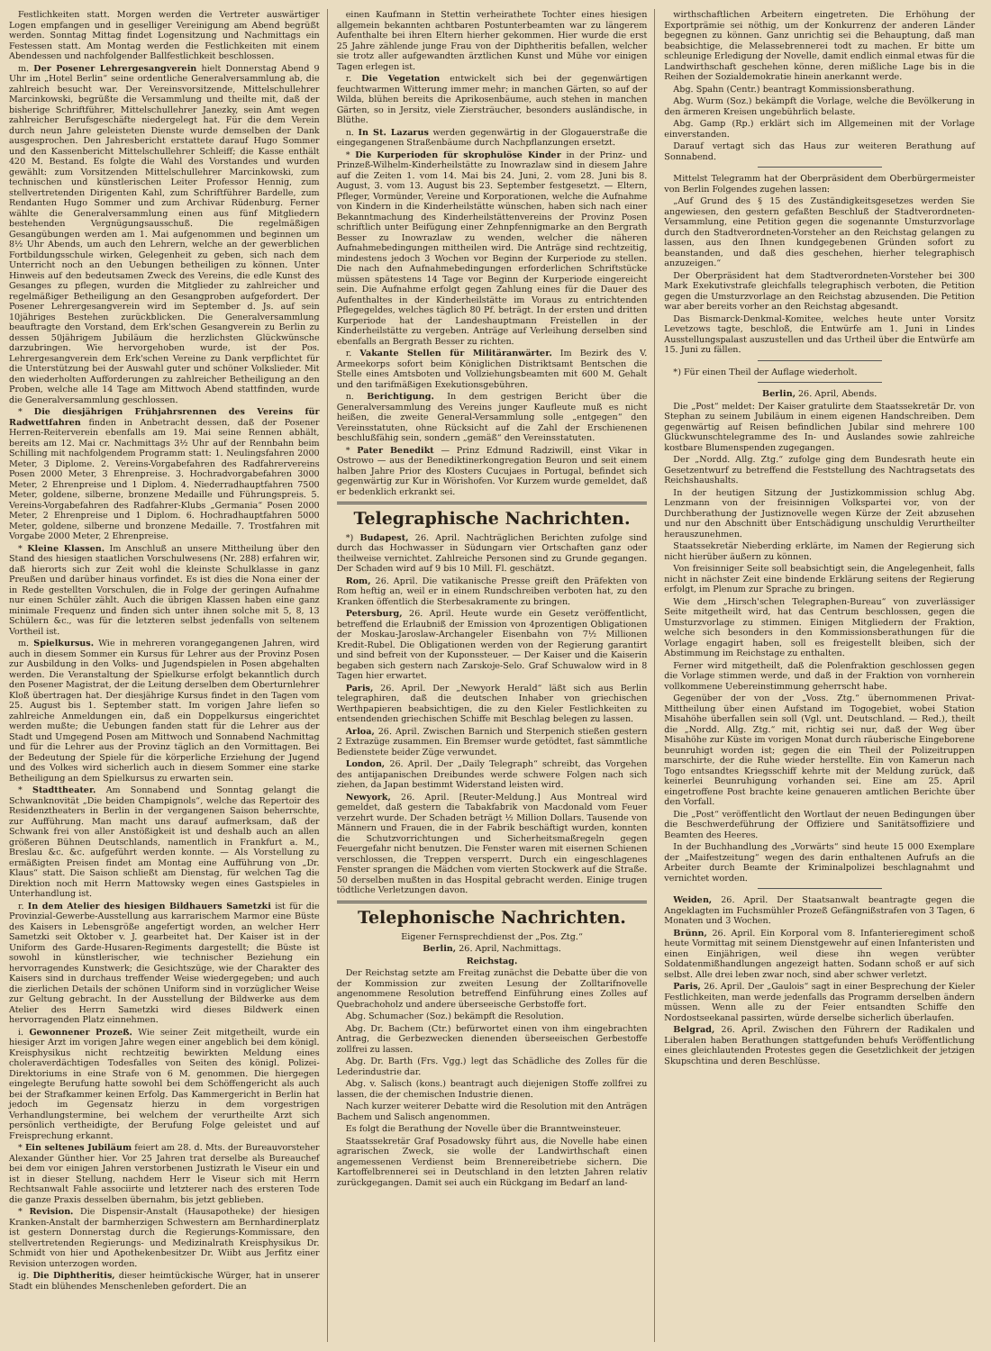Festlichkeiten statt. Morgen werden die Vertreter auswärtiger Logen empfangen und in geselliger Vereinigung am Abend begrüßt werden. Sonntag Mittag findet Logensitzung und Nachmittags ein Festessen statt. Am Montag werden die Festlichkeiten mit einem Abendessen und nachfolgender Ballfestlichkeit beschlossen.
m. Der Posener Lehrergesangverein hielt Donnerstag Abend 9 Uhr im „Hotel Berlin“ seine ordentliche Generalversammlung ab, die zahlreich besucht war. Der Vereinsvorsitzende, Mittelschullehrer Marcinkowski, begrüßte die Versammlung und theilte mit, daß der bisherige Schriftführer, Mittelschullehrer Janezky, sein Amt wegen zahlreicher Berufsgeschäfte niedergelegt hat. Für die dem Verein durch neun Jahre geleisteten Dienste wurde demselben der Dank ausgesprochen. Den Jahresbericht erstattete darauf Hugo Sommer und den Kassenbericht Mittelschullehrer Schleiff; die Kasse enthält 420 M. Bestand. Es folgte die Wahl des Vorstandes und wurden gewählt: zum Vorsitzenden Mittelschullehrer Marcinkowski, zum technischen und künstlerischen Leiter Professor Hennig, zum stellvertretenden Dirigenten Kahl, zum Schriftführer Bardelle, zum Rendanten Hugo Sommer und zum Archivar Rüdenburg. Ferner wählte die Generalversammlung einen aus fünf Mitgliedern bestehenden Vergnügungsausschuß. Die regelmäßigen Gesangübungen werden am 1. Mai aufgenommen und beginnen um 8½ Uhr Abends, um auch den Lehrern, welche an der gewerblichen Fortbildungsschule wirken, Gelegenheit zu geben, sich nach dem Unterricht noch an den Uebungen betheiligen zu können. Unter Hinweis auf den bedeutsamen Zweck des Vereins, die edle Kunst des Gesanges zu pflegen, wurden die Mitglieder zu zahlreicher und regelmäßiger Betheiligung an den Gesangproben aufgefordert. Der Posener Lehrergesangverein wird im September d. Js. auf sein 10jähriges Bestehen zurückblicken. Die Generalversammlung beauftragte den Vorstand, dem Erk'schen Gesangverein zu Berlin zu dessen 50jährigem Jubiläum die herzlichsten Glückwünsche darzubringen. Wie hervorgehoben wurde, ist der Pos. Lehrergesangverein dem Erk'schen Vereine zu Dank verpflichtet für die Unterstützung bei der Auswahl guter und schöner Volkslieder. Mit den wiederholten Aufforderungen zu zahlreicher Betheiligung an den Proben, welche alle 14 Tage am Mittwoch Abend stattfinden, wurde die Generalversammlung geschlossen.
* Die diesjährigen Frühjahrsrennen des Vereins für Radwettfahren finden in Anbetracht dessen, daß der Posener Herren-Reiterverein ebenfalls am 19. Mai seine Rennen abhält, bereits am 12. Mai cr. Nachmittags 3½ Uhr auf der Rennbahn beim Schilling mit nachfolgendem Programm statt: 1. Neulingsfahren 2000 Meter, 3 Diplome. 2. Vereins-Vorgabefahren des Radfahrervereins Posen 2000 Meter, 3 Ehrenpreise. 3. Hochradvorgabefahren 3000 Meter, 2 Ehrenpreise und 1 Diplom. 4. Niederradhauptfahren 7500 Meter, goldene, silberne, bronzene Medaille und Führungspreis. 5. Vereins-Vorgabefahren des Radfahrer-Klubs „Germania“ Posen 2000 Meter, 2 Ehrenpreise und 1 Diplom. 6. Hochradhauptfahren 5000 Meter, goldene, silberne und bronzene Medaille. 7. Trostfahren mit Vorgabe 2000 Meter, 2 Ehrenpreise.
* Kleine Klassen. Im Anschluß an unsere Mittheilung über den Stand des hiesigen staatlichen Vorschulwesens (Nr. 288) erfahren wir, daß hierorts sich zur Zeit wohl die kleinste Schulklasse in ganz Preußen und darüber hinaus vorfindet. Es ist dies die Nona einer der in Rede gestellten Vorschulen, die in Folge der geringen Aufnahme nur einen Schüler zählt. Auch die übrigen Klassen haben eine ganz minimale Frequenz und finden sich unter ihnen solche mit 5, 8, 13 Schülern &c., was für die letzteren selbst jedenfalls von seltenem Vortheil ist.
m. Spielkursus. Wie in mehreren vorangegangenen Jahren, wird auch in diesem Sommer ein Kursus für Lehrer aus der Provinz Posen zur Ausbildung in den Volks- und Jugendspielen in Posen abgehalten werden. Die Veranstaltung der Spielkurse erfolgt bekanntlich durch den Posener Magistrat, der die Leitung derselben dem Oberturnlehrer Kloß übertragen hat. Der diesjährige Kursus findet in den Tagen vom 25. August bis 1. September statt. Im vorigen Jahre liefen so zahlreiche Anmeldungen ein, daß ein Doppelkursus eingerichtet werden mußte; die Uebungen fanden statt für die Lehrer aus der Stadt und Umgegend Posen am Mittwoch und Sonnabend Nachmittag und für die Lehrer aus der Provinz täglich an den Vormittagen. Bei der Bedeutung der Spiele für die körperliche Erziehung der Jugend und des Volkes wird sicherlich auch in diesem Sommer eine starke Betheiligung an dem Spielkursus zu erwarten sein.
* Stadttheater. Am Sonnabend und Sonntag gelangt die Schwanknovität „Die beiden Champignols“, welche das Repertoir des Residenztheaters in Berlin in der vergangenen Saison beherrschte, zur Aufführung. Man macht uns darauf aufmerksam, daß der Schwank frei von aller Anstößigkeit ist und deshalb auch an allen größeren Bühnen Deutschlands, namentlich in Frankfurt a. M., Breslau &c. &c. aufgeführt werden konnte. — Als Vorstellung zu ermäßigten Preisen findet am Montag eine Aufführung von „Dr. Klaus“ statt. Die Saison schließt am Dienstag, für welchen Tag die Direktion noch mit Herrn Mattowsky wegen eines Gastspieles in Unterhandlung ist.
r. In dem Atelier des hiesigen Bildhauers Sametzki ist für die Provinzial-Gewerbe-Ausstellung aus karrarischem Marmor eine Büste des Kaisers in Lebensgröße angefertigt worden, an welcher Herr Sametzki seit Oktober v. J. gearbeitet hat. Der Kaiser ist in der Uniform des Garde-Husaren-Regiments dargestellt; die Büste ist sowohl in künstlerischer, wie technischer Beziehung ein hervorragendes Kunstwerk; die Gesichtszüge, wie der Charakter des Kaisers sind in durchaus treffender Weise wiedergegeben; und auch die zierlichen Details der schönen Uniform sind in vorzüglicher Weise zur Geltung gebracht. In der Ausstellung der Bildwerke aus dem Atelier des Herrn Sametzki wird dieses Bildwerk einen hervorragenden Platz einnehmen.
i. Gewonnener Prozeß. Wie seiner Zeit mitgetheilt, wurde ein hiesiger Arzt im vorigen Jahre wegen einer angeblich bei dem königl. Kreisphysikus nicht rechtzeitig bewirkten Meldung eines choleraverdächtigen Todesfalles von Seiten des königl. Polizei-Direktoriums in eine Strafe von 6 M. genommen. Die hiergegen eingelegte Berufung hatte sowohl bei dem Schöffengericht als auch bei der Strafkammer keinen Erfolg. Das Kammergericht in Berlin hat jedoch im Gegensatz hierzu in dem vorgestrigen Verhandlungstermine, bei welchem der verurtheilte Arzt sich persönlich vertheidigte, der Berufung Folge geleistet und auf Freisprechung erkannt.
* Ein seltenes Jubiläum feiert am 28. d. Mts. der Bureauvorsteher Alexander Günther hier. Vor 25 Jahren trat derselbe als Bureauchef bei dem vor einigen Jahren verstorbenen Justizrath le Viseur ein und ist in dieser Stellung, nachdem Herr le Viseur sich mit Herrn Rechtsanwalt Fahle associirte und letzterer nach des ersteren Tode die ganze Praxis desselben übernahm, bis jetzt geblieben.
* Revision. Die Dispensir-Anstalt (Hausapotheke) der hiesigen Kranken-Anstalt der barmherzigen Schwestern am Bernhardinerplatz ist gestern Donnerstag durch die Regierungs-Kommissare, den stellvertretenden Regierungs- und Medizinalrath Kreisphysikus Dr. Schmidt von hier und Apothekenbesitzer Dr. Wiibt aus Jerfitz einer Revision unterzogen worden.
ig. Die Diphtheritis, dieser heimtückische Würger, hat in unserer Stadt ein blühendes Menschenleben gefordert. Die an
einen Kaufmann in Stettin verheirathete Tochter eines hiesigen allgemein bekannten achtbaren Postunterbeamten war zu längerem Aufenthalte bei ihren Eltern hierher gekommen. Hier wurde die erst 25 Jahre zählende junge Frau von der Diphtheritis befallen, welcher sie trotz aller aufgewandten ärztlichen Kunst und Mühe vor einigen Tagen erlegen ist.
r. Die Vegetation entwickelt sich bei der gegenwärtigen feuchtwarmen Witterung immer mehr; in manchen Gärten, so auf der Wilda, blühen bereits die Aprikosenbäume, auch stehen in manchen Gärten, so in Jersitz, viele Ziersträucher, besonders ausländische, in Blüthe.
n. In St. Lazarus werden gegenwärtig in der Glogauerstraße die eingegangenen Straßenbäume durch Nachpflanzungen ersetzt.
* Die Kurperioden für skrophulöse Kinder in der Prinz- und Prinzeß-Wilhelm-Kinderheilstätte zu Inowrazlaw sind in diesem Jahre auf die Zeiten 1. vom 14. Mai bis 24. Juni, 2. vom 28. Juni bis 8. August, 3. vom 13. August bis 23. September festgesetzt. — Eltern, Pfleger, Vormünder, Vereine und Korporationen, welche die Aufnahme von Kindern in die Kinderheilstätte wünschen, haben sich nach einer Bekanntmachung des Kinderheilstättenvereins der Provinz Posen schriftlich unter Beifügung einer Zehnpfennigmarke an den Bergrath Besser zu Inowrazlaw zu wenden, welcher die näheren Aufnahmebedingungen mittheilen wird. Die Anträge sind rechtzeitig, mindestens jedoch 3 Wochen vor Beginn der Kurperiode zu stellen. Die nach den Aufnahmebedingungen erforderlichen Schriftstücke müssen spätestens 14 Tage vor Beginn der Kurperiode eingereicht sein. Die Aufnahme erfolgt gegen Zahlung eines für die Dauer des Aufenthaltes in der Kinderheilstätte im Voraus zu entrichtenden Pflegegeldes, welches täglich 80 Pf. beträgt. In der ersten und dritten Kurperiode hat der Landeshauptmann Freistellen in der Kinderheilstätte zu vergeben. Anträge auf Verleihung derselben sind ebenfalls an Bergrath Besser zu richten.
r. Vakante Stellen für Militäranwärter. Im Bezirk des V. Armeekorps sofort beim Königlichen Distriktsamt Bentschen die Stelle eines Amtsboten und Vollziehungsbeamten mit 600 M. Gehalt und den tarifmäßigen Exekutionsgebühren.
n. Berichtigung. In dem gestrigen Bericht über die Generalversammlung des Vereins junger Kaufleute muß es nicht heißen, die zweite General-Versammlung solle „entgegen“ den Vereinsstatuten, ohne Rücksicht auf die Zahl der Erschienenen beschlußfähig sein, sondern „gemäß“ den Vereinsstatuten.
* Pater Benedikt — Prinz Edmund Radziwill, einst Vikar in Ostrowo — aus der Benediktinerkongregation Beuron und seit einem halben Jahre Prior des Klosters Cucujaes in Portugal, befindet sich gegenwärtig zur Kur in Wörishofen. Vor Kurzem wurde gemeldet, daß er bedenklich erkrankt sei.
Telegraphische Nachrichten.
*) Budapest, 26. April. Nachträglichen Berichten zufolge sind durch das Hochwasser in Südungarn vier Ortschaften ganz oder theilweise vernichtet. Zahlreiche Personen sind zu Grunde gegangen. Der Schaden wird auf 9 bis 10 Mill. Fl. geschätzt.
Rom, 26. April. Die vatikanische Presse greift den Präfekten von Rom heftig an, weil er in einem Rundschreiben verboten hat, zu den Kranken öffentlich die Sterbesakramente zu bringen.
Petersburg, 26. April. Heute wurde ein Gesetz veröffentlicht, betreffend die Erlaubniß der Emission von 4prozentigen Obligationen der Moskau-Jaroslaw-Archangeler Eisenbahn von 7½ Millionen Kredit-Rubel. Die Obligationen werden von der Regierung garantirt und sind befreit von der Kuponssteuer. — Der Kaiser und die Kaiserin begaben sich gestern nach Zarskoje-Selo. Graf Schuwalow wird in 8 Tagen hier erwartet.
Paris, 26. April. Der „Newyork Herald“ läßt sich aus Berlin telegraphiren, daß die deutschen Inhaber von griechischen Werthpapieren beabsichtigen, die zu den Kieler Festlichkeiten zu entsendenden griechischen Schiffe mit Beschlag belegen zu lassen.
Arloa, 26. April. Zwischen Barnich und Sterpenich stießen gestern 2 Extrazüge zusammen. Ein Bremser wurde getödtet, fast sämmtliche Bedienstete beider Züge verwundet.
London, 26. April. Der „Daily Telegraph“ schreibt, das Vorgehen des antijapanischen Dreibundes werde schwere Folgen nach sich ziehen, da Japan bestimmt Widerstand leisten wird.
Newyork, 26. April. [Reuter-Meldung.] Aus Montreal wird gemeldet, daß gestern die Tabakfabrik von Macdonald vom Feuer verzehrt wurde. Der Schaden beträgt ½ Million Dollars. Tausende von Männern und Frauen, die in der Fabrik beschäftigt wurden, konnten die Schutzvorrichtungen und Sicherheitsmaßregeln gegen Feuergefahr nicht benutzen. Die Fenster waren mit eisernen Schienen verschlossen, die Treppen versperrt. Durch ein eingeschlagenes Fenster sprangen die Mädchen vom vierten Stockwerk auf die Straße. 50 derselben mußten in das Hospital gebracht werden. Einige trugen tödtliche Verletzungen davon.
Telephonische Nachrichten.
Eigener Fernsprechdienst der „Pos. Ztg.“
Berlin, 26. April, Nachmittags.
Reichstag.
Der Reichstag setzte am Freitag zunächst die Debatte über die von der Kommission zur zweiten Lesung der Zolltarifnovelle angenommene Resolution betreffend Einführung eines Zolles auf Quebrachoholz und andere überseeische Gerbstoffe fort.
Abg. Schumacher (Soz.) bekämpft die Resolution.
Abg. Dr. Bachem (Ctr.) befürwortet einen von ihm eingebrachten Antrag, die Gerbezwecken dienenden überseeischen Gerbestoffe zollfrei zu lassen.
Abg. Dr. Barth (Frs. Vgg.) legt das Schädliche des Zolles für die Lederindustrie dar.
Abg. v. Salisch (kons.) beantragt auch diejenigen Stoffe zollfrei zu lassen, die der chemischen Industrie dienen.
Nach kurzer weiterer Debatte wird die Resolution mit den Anträgen Bachem und Salisch angenommen.
Es folgt die Berathung der Novelle über die Branntweinsteuer.
Staatssekretär Graf Posadowsky führt aus, die Novelle habe einen agrarischen Zweck, sie wolle der Landwirthschaft einen angemessenen Verdienst beim Brennereibetriebe sichern. Die Kartoffelbrennerei sei in Deutschland in den letzten Jahren relativ zurückgegangen. Damit sei auch ein Rückgang im Bedarf an land-
wirthschaftlichen Arbeitern eingetreten. Die Erhöhung der Exportprämie sei nöthig, um der Konkurrenz der anderen Länder begegnen zu können. Ganz unrichtig sei die Behauptung, daß man beabsichtige, die Melassebrennerei todt zu machen. Er bitte um schleunige Erledigung der Novelle, damit endlich einmal etwas für die Landwirthschaft geschehen könne, deren mißliche Lage bis in die Reihen der Sozialdemokratie hinein anerkannt werde.
Abg. Spahn (Centr.) beantragt Kommissionsberathung.
Abg. Wurm (Soz.) bekämpft die Vorlage, welche die Bevölkerung in den ärmeren Kreisen ungebührlich belaste.
Abg. Gamp (Rp.) erklärt sich im Allgemeinen mit der Vorlage einverstanden.
Darauf vertagt sich das Haus zur weiteren Berathung auf Sonnabend.
Mittelst Telegramm hat der Oberpräsident dem Oberbürgermeister von Berlin Folgendes zugehen lassen:
„Auf Grund des § 15 des Zuständigkeitsgesetzes werden Sie angewiesen, den gestern gefaßten Beschluß der Stadtverordneten-Versammlung, eine Petition gegen die sogenannte Umsturzvorlage durch den Stadtverordneten-Vorsteher an den Reichstag gelangen zu lassen, aus den Ihnen kundgegebenen Gründen sofort zu beanstanden, und daß dies geschehen, hierher telegraphisch anzuzeigen.“
Der Oberpräsident hat dem Stadtverordneten-Vorsteher bei 300 Mark Exekutivstrafe gleichfalls telegraphisch verboten, die Petition gegen die Umsturzvorlage an den Reichstag abzusenden. Die Petition war aber bereits vorher an den Reichstag abgesandt.
Das Bismarck-Denkmal-Komitee, welches heute unter Vorsitz Levetzows tagte, beschloß, die Entwürfe am 1. Juni in Lindes Ausstellungspalast auszustellen und das Urtheil über die Entwürfe am 15. Juni zu fällen.
*) Für einen Theil der Auflage wiederholt.
Berlin, 26. April, Abends.
Die „Post“ meldet: Der Kaiser gratulirte dem Staatssekretär Dr. von Stephan zu seinem Jubiläum in einem eigenen Handschreiben. Dem gegenwärtig auf Reisen befindlichen Jubilar sind mehrere 100 Glückwunschtelegramme des In- und Auslandes sowie zahlreiche kostbare Blumenspenden zugegangen.
Der „Nordd. Allg. Ztg.“ zufolge ging dem Bundesrath heute ein Gesetzentwurf zu betreffend die Feststellung des Nachtragsetats des Reichshaushalts.
In der heutigen Sitzung der Justizkommission schlug Abg. Lenzmann von der freisinnigen Volkspartei vor, von der Durchberathung der Justiznovelle wegen Kürze der Zeit abzusehen und nur den Abschnitt über Entschädigung unschuldig Verurtheilter herauszunehmen.
Staatssekretär Nieberding erklärte, im Namen der Regierung sich nicht hierüber äußern zu können.
Von freisinniger Seite soll beabsichtigt sein, die Angelegenheit, falls nicht in nächster Zeit eine bindende Erklärung seitens der Regierung erfolgt, im Plenum zur Sprache zu bringen.
Wie dem „Hirsch'schen Telegraphen-Bureau“ von zuverlässiger Seite mitgetheilt wird, hat das Centrum beschlossen, gegen die Umsturzvorlage zu stimmen. Einigen Mitgliedern der Fraktion, welche sich besonders in den Kommissionsberathungen für die Vorlage engagirt haben, soll es freigestellt bleiben, sich der Abstimmung im Reichstage zu enthalten.
Ferner wird mitgetheilt, daß die Polenfraktion geschlossen gegen die Vorlage stimmen werde, und daß in der Fraktion von vornherein vollkommene Uebereinstimmung geherrscht habe.
Gegenüber der von der „Voss. Ztg.“ übernommenen Privat-Mittheilung über einen Aufstand im Togogebiet, wobei Station Misahöhe überfallen sein soll (Vgl. unt. Deutschland. — Red.), theilt die „Nordd. Allg. Ztg.“ mit, richtig sei nur, daß der Weg über Misahöhe zur Küste im vorigen Monat durch räuberische Eingeborene beunruhigt worden ist; gegen die ein Theil der Polizeitruppen marschirte, der die Ruhe wieder herstellte. Ein von Kamerun nach Togo entsandtes Kriegsschiff kehrte mit der Meldung zurück, daß keinerlei Beunruhigung vorhanden sei. Eine am 25. April eingetroffene Post brachte keine genaueren amtlichen Berichte über den Vorfall.
Die „Post“ veröffentlicht den Wortlaut der neuen Bedingungen über die Beschwerdeführung der Offiziere und Sanitätsoffiziere und Beamten des Heeres.
In der Buchhandlung des „Vorwärts“ sind heute 15 000 Exemplare der „Maifestzeitung“ wegen des darin enthaltenen Aufrufs an die Arbeiter durch Beamte der Kriminalpolizei beschlagnahmt und vernichtet worden.
Weiden, 26. April. Der Staatsanwalt beantragte gegen die Angeklagten im Fuchsmühler Prozeß Gefängnißstrafen von 3 Tagen, 6 Monaten und 3 Wochen.
Brünn, 26. April. Ein Korporal vom 8. Infanterieregiment schoß heute Vormittag mit seinem Dienstgewehr auf einen Infanteristen und einen Einjährigen, weil diese ihn wegen verübter Soldatenmißhandlungen angezeigt hatten. Sodann schoß er auf sich selbst. Alle drei leben zwar noch, sind aber schwer verletzt.
Paris, 26. April. Der „Gaulois“ sagt in einer Besprechung der Kieler Festlichkeiten, man werde jedenfalls das Programm derselben ändern müssen. Wenn alle zu der Feier entsandten Schiffe den Nordostseekanal passirten, würde derselbe sicherlich überlaufen.
Belgrad, 26. April. Zwischen den Führern der Radikalen und Liberalen haben Berathungen stattgefunden behufs Veröffentlichung eines gleichlautenden Protestes gegen die Gesetzlichkeit der jetzigen Skupschtina und deren Beschlüsse.